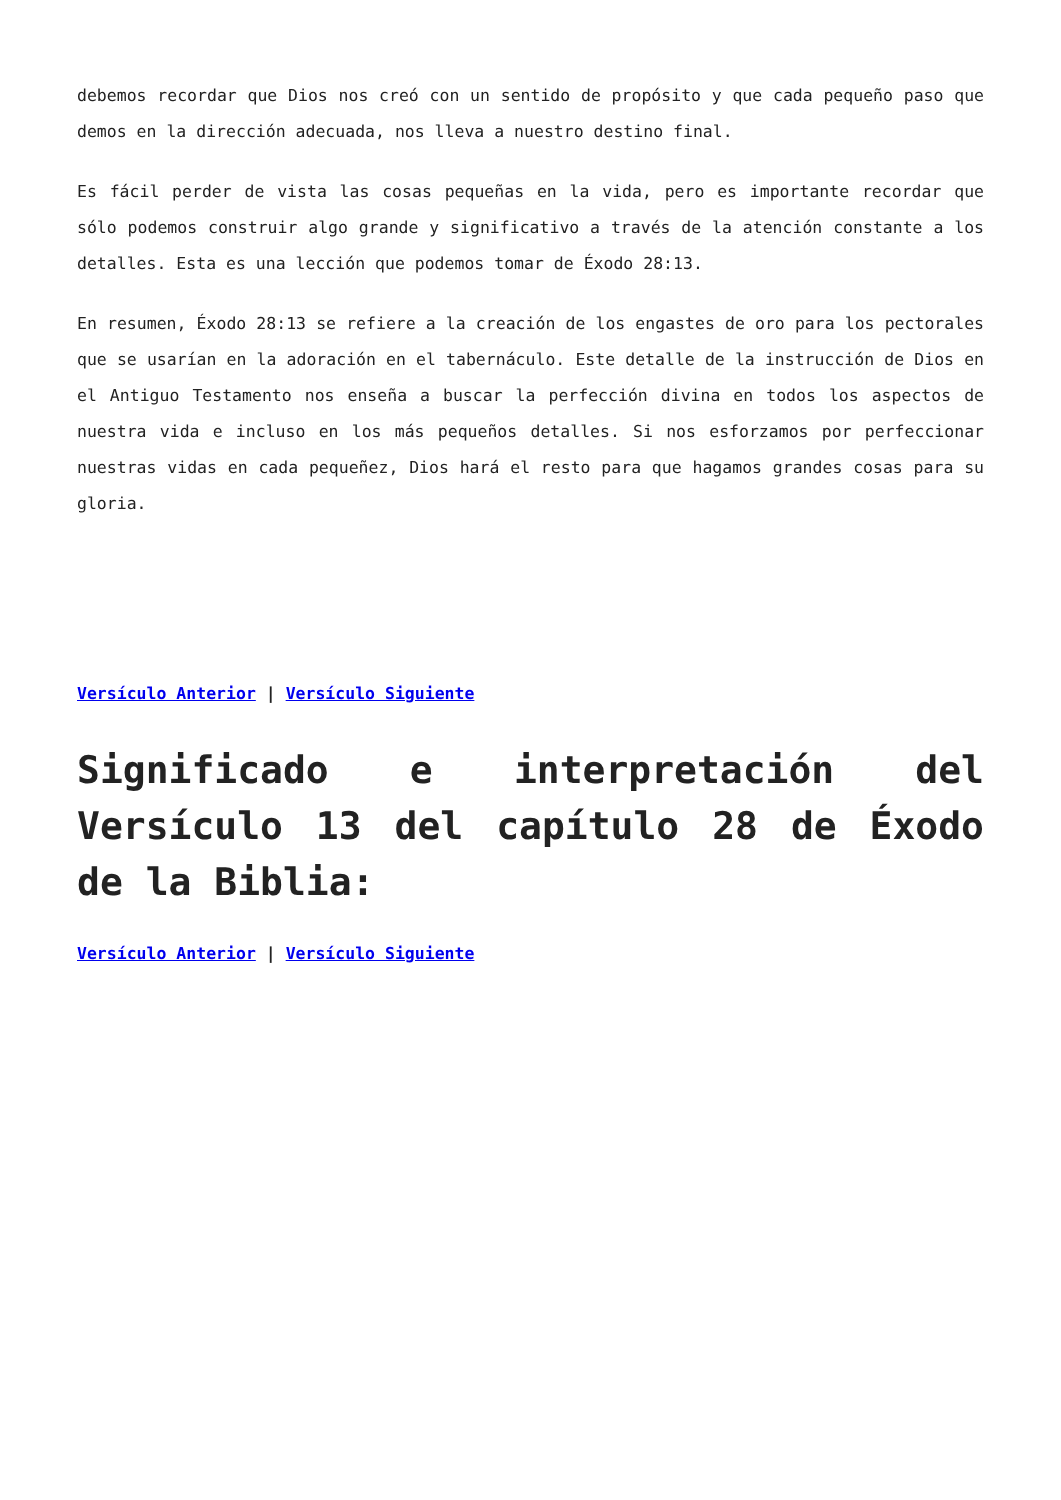debemos recordar que Dios nos creó con un sentido de propósito y que cada pequeño paso que demos en la dirección adecuada, nos lleva a nuestro destino final.
Es fácil perder de vista las cosas pequeñas en la vida, pero es importante recordar que sólo podemos construir algo grande y significativo a través de la atención constante a los detalles. Esta es una lección que podemos tomar de Éxodo 28:13.
En resumen, Éxodo 28:13 se refiere a la creación de los engastes de oro para los pectorales que se usarían en la adoración en el tabernáculo. Este detalle de la instrucción de Dios en el Antiguo Testamento nos enseña a buscar la perfección divina en todos los aspectos de nuestra vida e incluso en los más pequeños detalles. Si nos esforzamos por perfeccionar nuestras vidas en cada pequeñez, Dios hará el resto para que hagamos grandes cosas para su gloria.
Versículo Anterior | Versículo Siguiente
Significado e interpretación del Versículo 13 del capítulo 28 de Éxodo de la Biblia:
Versículo Anterior | Versículo Siguiente